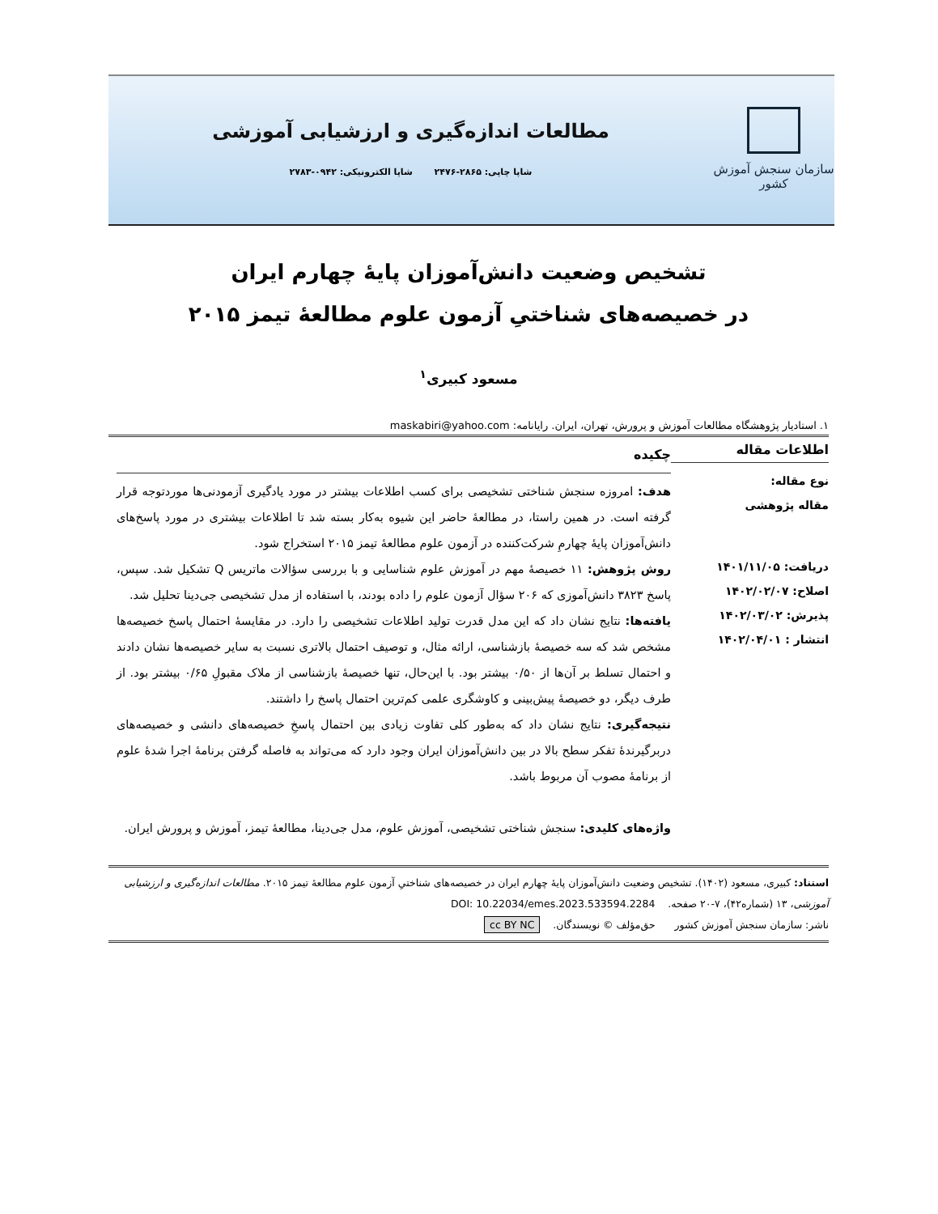سازمان سنجش آموزش کشور
مطالعات اندازه‌گیری و ارزشیابی آموزشی
شاپا چاپی: ۲۸۶۵-۲۴۷۶ شاپا الکترونیکی: ۰۹۴۲-۲۷۸۳
تشخیص وضعیت دانش‌آموزان پایهٔ چهارم ایران
در خصیصه‌های شناختیِ آزمون علوم مطالعهٔ تیمز ۲۰۱۵
مسعود کبیری<sup>۱</sup>
۱. استادیار پژوهشگاه مطالعات آموزش و پرورش، تهران، ایران. رایانامه: maskabiri@yahoo.com
اطلاعات مقاله
نوع مقاله:
مقاله پژوهشی
دریافت: ۱۴۰۱/۱۱/۰۵
اصلاح: ۱۴۰۲/۰۲/۰۷
پذیرش: ۱۴۰۲/۰۳/۰۲
انتشار : ۱۴۰۲/۰۴/۰۱
چکیده
هدف: امروزه سنجش شناختی تشخیصی برای کسب اطلاعات بیشتر در مورد یادگیری آزمودنی‌ها موردتوجه قرار گرفته است. در همین راستا، در مطالعهٔ حاضر این شیوه به‌کار بسته شد تا اطلاعات بیشتری در مورد پاسخ‌های دانش‌آموزان پایهٔ چهارمِ شرکت‌کننده در آزمون علوم مطالعهٔ تیمز ۲۰۱۵ استخراج شود.
روش پژوهش: ۱۱ خصیصهٔ مهم در آموزش علوم شناسایی و با بررسی سؤالات ماتریس Q تشکیل شد. سپس، پاسخ ۳۸۲۳ دانش‌آموزی که ۲۰۶ سؤال آزمون علوم را داده بودند، با استفاده از مدل تشخیصی جی‌دینا تحلیل شد.
یافته‌ها: نتایج نشان داد که این مدل قدرت تولید اطلاعات تشخیصی را دارد. در مقایسهٔ احتمال پاسخ خصیصه‌ها مشخص شد که سه خصیصهٔ بازشناسی، ارائه مثال، و توصیف احتمال بالاتری نسبت به سایر خصیصه‌ها نشان دادند و احتمال تسلط بر آن‌ها از ۰/۵۰ بیشتر بود. با این‌حال، تنها خصیصهٔ بازشناسی از ملاک مقبولِ ۰/۶۵ بیشتر بود. از طرف دیگر، دو خصیصهٔ پیش‌بینی و کاوشگری علمی کم‌ترین احتمال پاسخ را داشتند.
نتیجه‌گیری: نتایج نشان داد که به‌طور کلی تفاوت زیادی بین احتمال پاسخِ خصیصه‌های دانشی و خصیصه‌های دربرگیرندهٔ تفکر سطح بالا در بین دانش‌آموزان ایران وجود دارد که می‌تواند به فاصله گرفتن برنامهٔ اجرا شدهٔ علوم از برنامهٔ مصوب آن مربوط باشد.
واژه‌های کلیدی: سنجش شناختی تشخیصی، آموزش علوم، مدل جی‌دینا، مطالعهٔ تیمز، آموزش و پرورش ایران.
استناد: کبیری، مسعود (۱۴۰۲). تشخیص وضعیت دانش‌آموزان پایهٔ چهارم ایران در خصیصه‌های شناختیِ آزمون علوم مطالعهٔ تیمز ۲۰۱۵. مطالعات اندازه‌گیری و ارزشیابی آموزشی، ۱۳ (شماره۴۲)، ۷-۲۰ صفحه. DOI: 10.22034/emes.2023.533594.2284
ناشر: سازمان سنجش آموزش کشور حق‌مؤلف © نویسندگان. cc BY NC